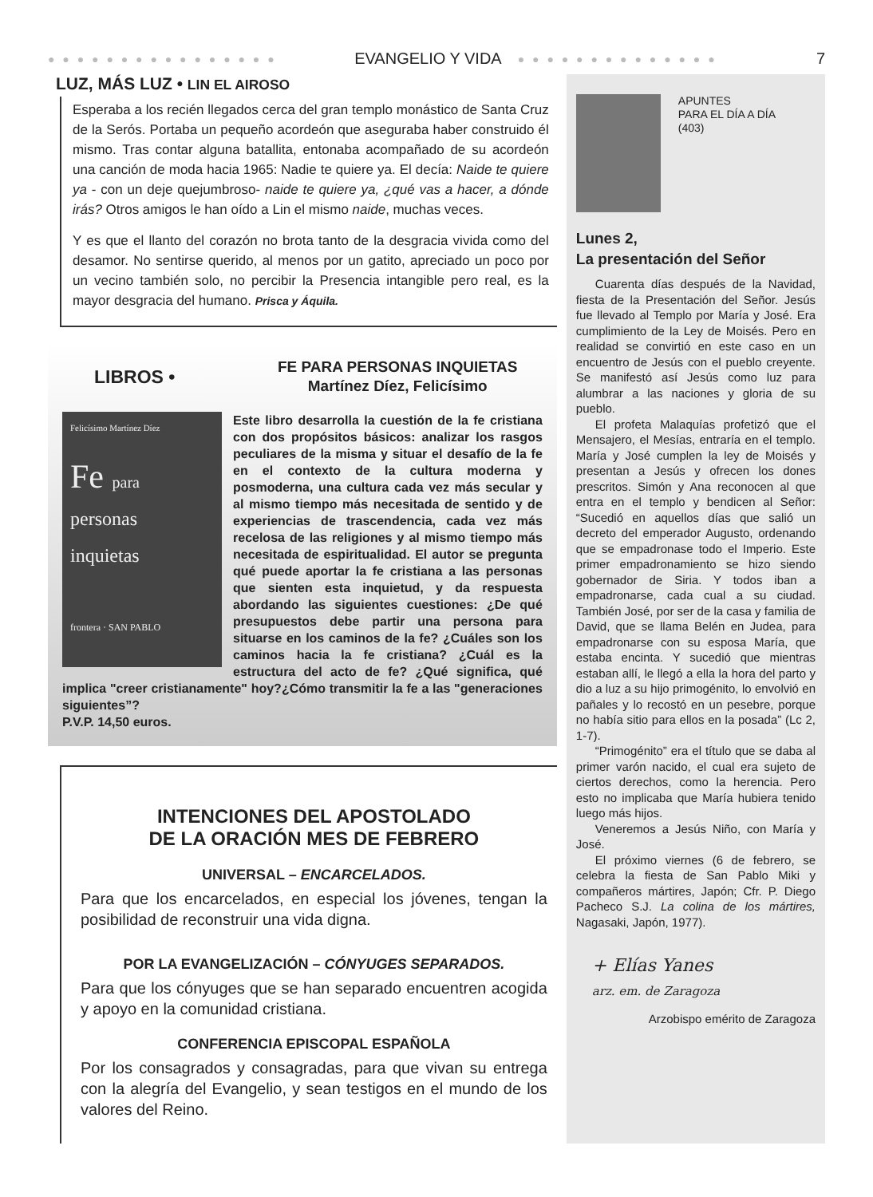● ● ● ● ● ● ● ● ● ● ● ● ● ● ● ● EVANGELIO Y VIDA ● ● ● ● ● ● ● ● ● ● ● ● ● ● 7
LUZ, MÁS LUZ • LIN EL AIROSO
Esperaba a los recién llegados cerca del gran templo monástico de Santa Cruz de la Serós. Portaba un pequeño acordeón que aseguraba haber construido él mismo. Tras contar alguna batallita, entonaba acompañado de su acordeón una canción de moda hacia 1965: Nadie te quiere ya. El decía: Naide te quiere ya - con un deje quejumbroso- naide te quiere ya, ¿qué vas a hacer, a dónde irás? Otros amigos le han oído a Lin el mismo naide, muchas veces.
Y es que el llanto del corazón no brota tanto de la desgracia vivida como del desamor. No sentirse querido, al menos por un gatito, apreciado un poco por un vecino también solo, no percibir la Presencia intangible pero real, es la mayor desgracia del humano. Prisca y Áquila.
LIBROS • FE PARA PERSONAS INQUIETAS
Martínez Díez, Felicísimo
Felicísimo Martínez Díez
Fe para
personas
inquietas
frontera · SAN PABLO
Este libro desarrolla la cuestión de la fe cristiana con dos propósitos básicos: analizar los rasgos peculiares de la misma y situar el desafío de la fe en el contexto de la cultura moderna y posmoderna, una cultura cada vez más secular y al mismo tiempo más necesitada de sentido y de experiencias de trascendencia, cada vez más recelosa de las religiones y al mismo tiempo más necesitada de espiritualidad. El autor se pregunta qué puede aportar la fe cristiana a las personas que sienten esta inquietud, y da respuesta abordando las siguientes cuestiones: ¿De qué presupuestos debe partir una persona para situarse en los caminos de la fe? ¿Cuáles son los caminos hacia la fe cristiana? ¿Cuál es la estructura del acto de fe? ¿Qué significa, qué implica "creer cristianamente" hoy?¿Cómo transmitir la fe a las "generaciones siguientes”?
P.V.P. 14,50 euros.
INTENCIONES DEL APOSTOLADO
DE LA ORACIÓN MES DE FEBRERO
UNIVERSAL – ENCARCELADOS.
Para que los encarcelados, en especial los jóvenes, tengan la posibilidad de reconstruir una vida digna.
POR LA EVANGELIZACIÓN – CÓNYUGES SEPARADOS.
Para que los cónyuges que se han separado encuentren acogida y apoyo en la comunidad cristiana.
CONFERENCIA EPISCOPAL ESPAÑOLA
Por los consagrados y consagradas, para que vivan su entrega con la alegría del Evangelio, y sean testigos en el mundo de los valores del Reino.
APUNTES
PARA EL DÍA A DÍA
(403)
Lunes 2,
La presentación del Señor
Cuarenta días después de la Navidad, fiesta de la Presentación del Señor. Jesús fue llevado al Templo por María y José. Era cumplimiento de la Ley de Moisés. Pero en realidad se convirtió en este caso en un encuentro de Jesús con el pueblo creyente. Se manifestó así Jesús como luz para alumbrar a las naciones y gloria de su pueblo.
El profeta Malaquías profetizó que el Mensajero, el Mesías, entraría en el templo. María y José cumplen la ley de Moisés y presentan a Jesús y ofrecen los dones prescritos. Simón y Ana reconocen al que entra en el templo y bendicen al Señor: “Sucedió en aquellos días que salió un decreto del emperador Augusto, ordenando que se empadronase todo el Imperio. Este primer empadronamiento se hizo siendo gobernador de Siria. Y todos iban a empadronarse, cada cual a su ciudad. También José, por ser de la casa y familia de David, que se llama Belén en Judea, para empadronarse con su esposa María, que estaba encinta. Y sucedió que mientras estaban allí, le llegó a ella la hora del parto y dio a luz a su hijo primogénito, lo envolvió en pañales y lo recostó en un pesebre, porque no había sitio para ellos en la posada” (Lc 2, 1-7).
“Primogénito” era el título que se daba al primer varón nacido, el cual era sujeto de ciertos derechos, como la herencia. Pero esto no implicaba que María hubiera tenido luego más hijos.
Veneremos a Jesús Niño, con María y José.
El próximo viernes (6 de febrero, se celebra la fiesta de San Pablo Miki y compañeros mártires, Japón; Cfr. P. Diego Pacheco S.J. La colina de los mártires, Nagasaki, Japón, 1977).
+ Elías Yanes
arz. em. de Zaragoza
Arzobispo emérito de Zaragoza